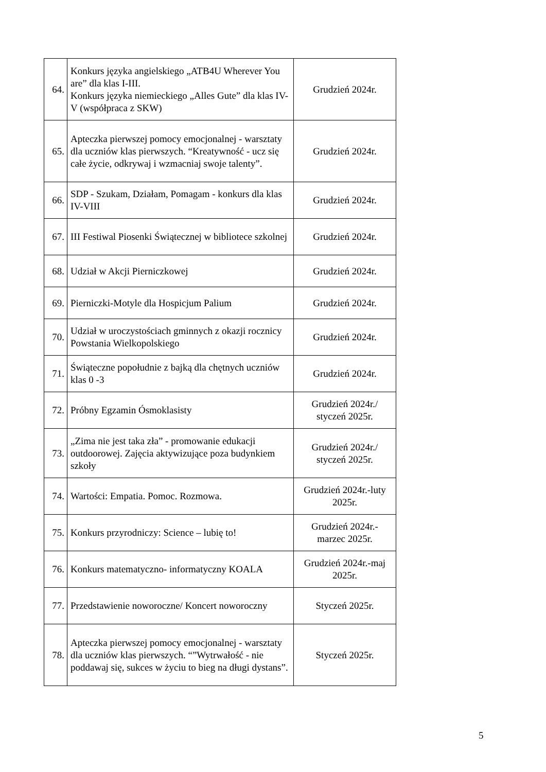| 64. | Konkurs języka angielskiego „ATB4U Wherever You are” dla klas I-III. Konkurs języka niemieckiego „Alles Gute” dla klas IV-V (współpraca z SKW) | Grudzień 2024r. |
| 65. | Apteczka pierwszej pomocy emocjonalnej - warsztaty dla uczniów klas pierwszych. “Kreatywność - ucz się całe życie, odkrywaj i wzmacniaj swoje talenty”. | Grudzień 2024r. |
| 66. | SDP - Szukam, Działam, Pomagam - konkurs dla klas IV-VIII | Grudzień 2024r. |
| 67. | III Festiwal Piosenki Świątecznej w bibliotece szkolnej | Grudzień 2024r. |
| 68. | Udział w Akcji Pierniczkowej | Grudzień 2024r. |
| 69. | Pierniczki-Motyle dla Hospicjum Palium | Grudzień 2024r. |
| 70. | Udział w uroczystościach gminnych z okazji rocznicy Powstania Wielkopolskiego | Grudzień 2024r. |
| 71. | Świąteczne popołudnie z bajką dla chętnych uczniów klas 0 -3 | Grudzień 2024r. |
| 72. | Próbny Egzamin Ósmoklasisty | Grudzień 2024r./ styczeń 2025r. |
| 73. | „Zima nie jest taka zła” - promowanie edukacji outdoorowej. Zajęcia aktywizujące poza budynkiem szkoły | Grudzień 2024r./ styczeń 2025r. |
| 74. | Wartości: Empatia. Pomoc. Rozmowa. | Grudzień 2024r.-luty 2025r. |
| 75. | Konkurs przyrodniczy: Science – lubię to! | Grudzień 2024r.- marzec 2025r. |
| 76. | Konkurs matematyczno- informatyczny KOALA | Grudzień 2024r.-maj 2025r. |
| 77. | Przedstawienie noworoczne/ Koncert noworoczny | Styczeń 2025r. |
| 78. | Apteczka pierwszej pomocy emocjonalnej - warsztaty dla uczniów klas pierwszych. “”Wytrwałość - nie poddawaj się, sukces w życiu to bieg na długi dystans”. | Styczeń 2025r. |
5